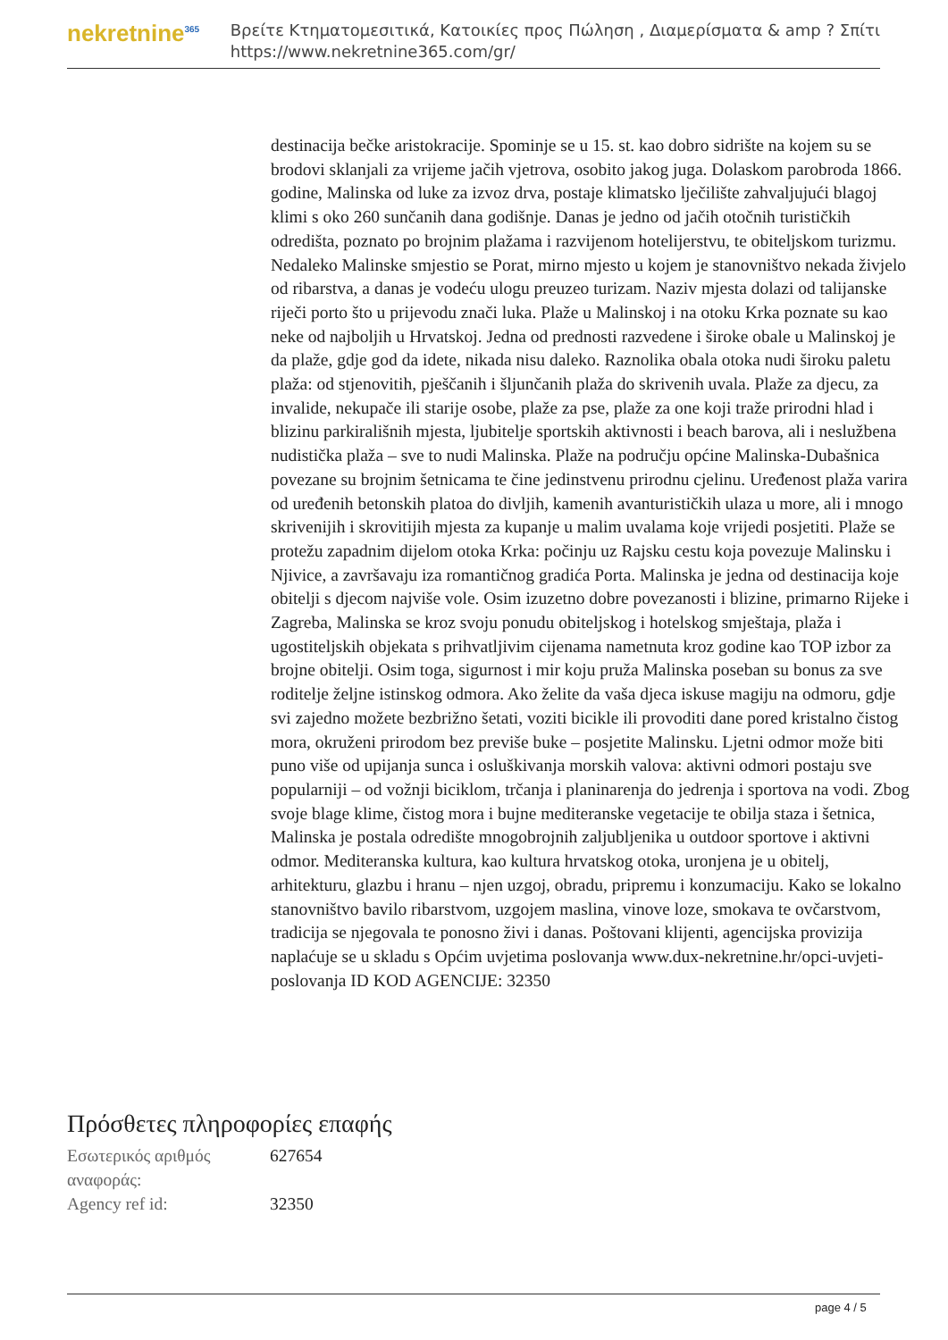nekretnine<sup>365</sup>
Βρείτε Κτηματομεσιτικά, Κατοικίες προς Πώληση , Διαμερίσματα & amp ? Σπίτι
https://www.nekretnine365.com/gr/
destinacija bečke aristokracije. Spominje se u 15. st. kao dobro sidrište na kojem su se brodovi sklanjali za vrijeme jačih vjetrova, osobito jakog juga. Dolaskom parobroda 1866. godine, Malinska od luke za izvoz drva, postaje klimatsko lječilište zahvaljujući blagoj klimi s oko 260 sunčanih dana godišnje. Danas je jedno od jačih otočnih turističkih odredišta, poznato po brojnim plažama i razvijenom hotelijerstvu, te obiteljskom turizmu. Nedaleko Malinske smjestio se Porat, mirno mjesto u kojem je stanovništvo nekada živjelo od ribarstva, a danas je vodeću ulogu preuzeo turizam. Naziv mjesta dolazi od talijanske riječi porto što u prijevodu znači luka. Plaže u Malinskoj i na otoku Krka poznate su kao neke od najboljih u Hrvatskoj. Jedna od prednosti razvedene i široke obale u Malinskoj je da plaže, gdje god da idete, nikada nisu daleko. Raznolika obala otoka nudi široku paletu plaža: od stjenovitih, pješčanih i šljunčanih plaža do skrivenih uvala. Plaže za djecu, za invalide, nekupače ili starije osobe, plaže za pse, plaže za one koji traže prirodni hlad i blizinu parkirališnih mjesta, ljubitelje sportskih aktivnosti i beach barova, ali i neslužbena nudistička plaža – sve to nudi Malinska. Plaže na području općine Malinska-Dubašnica povezane su brojnim šetnicama te čine jedinstvenu prirodnu cjelinu. Uređenost plaža varira od uređenih betonskih platoa do divljih, kamenih avanturističkih ulaza u more, ali i mnogo skrivenijih i skrovitijih mjesta za kupanje u malim uvalama koje vrijedi posjetiti. Plaže se protežu zapadnim dijelom otoka Krka: počinju uz Rajsku cestu koja povezuje Malinsku i Njivice, a završavaju iza romantičnog gradića Porta. Malinska je jedna od destinacija koje obitelji s djecom najviše vole. Osim izuzetno dobre povezanosti i blizine, primarno Rijeke i Zagreba, Malinska se kroz svoju ponudu obiteljskog i hotelskog smještaja, plaža i ugostiteljskih objekata s prihvatljivim cijenama nametnuta kroz godine kao TOP izbor za brojne obitelji. Osim toga, sigurnost i mir koju pruža Malinska poseban su bonus za sve roditelje željne istinskog odmora. Ako želite da vaša djeca iskuse magiju na odmoru, gdje svi zajedno možete bezbrižno šetati, voziti bicikle ili provoditi dane pored kristalno čistog mora, okruženi prirodom bez previše buke – posjetite Malinsku. Ljetni odmor može biti puno više od upijanja sunca i osluškivanja morskih valova: aktivni odmori postaju sve popularniji – od vožnji biciklom, trčanja i planinarenja do jedrenja i sportova na vodi. Zbog svoje blage klime, čistog mora i bujne mediteranske vegetacije te obilja staza i šetnica, Malinska je postala odredište mnogobrojnih zaljubljenika u outdoor sportove i aktivni odmor. Mediteranska kultura, kao kultura hrvatskog otoka, uronjena je u obitelj, arhitekturu, glazbu i hranu – njen uzgoj, obradu, pripremu i konzumaciju. Kako se lokalno stanovništvo bavilo ribarstvom, uzgojem maslina, vinove loze, smokava te ovčarstvom, tradicija se njegovala te ponosno živi i danas. Poštovani klijenti, agencijska provizija naplaćuje se u skladu s Općim uvjetima poslovanja www.dux-nekretnine.hr/opci-uvjeti-poslovanja ID KOD AGENCIJE: 32350
Πρόσθετες πληροφορίες επαφής
| Εσωτερικός αριθμός αναφοράς: | 627654 |
| Agency ref id: | 32350 |
page 4 / 5